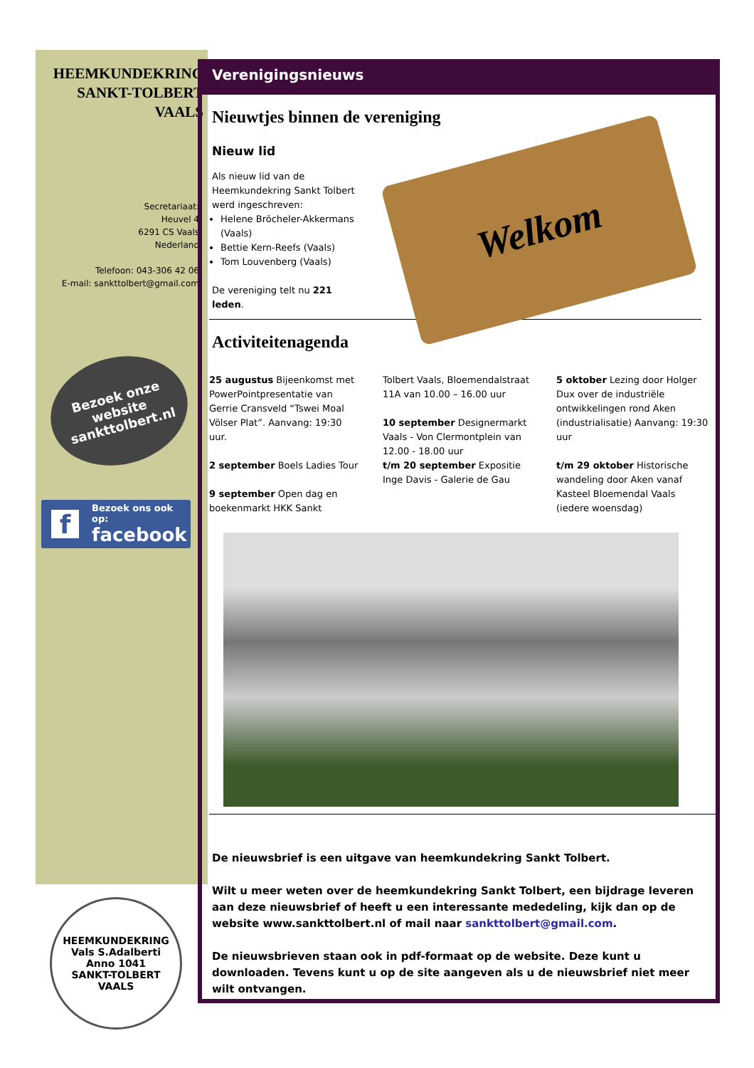HEEMKUNDEKRING
SANKT-TOLBERT
VAALS
Secretariaat:
Heuvel 4
6291 CS Vaals
Nederland
Telefoon: 043-306 42 06
E-mail: sankttolbert@gmail.com
Bezoek onze
website
sankttolbert.nl
f
Bezoek ons ook op:
facebook
HEEMKUNDEKRING
Vals S.Adalberti
Anno 1041
SANKT-TOLBERT VAALS
Verenigingsnieuws
Nieuwtjes binnen de vereniging
Nieuw lid
Als nieuw lid van de Heemkundekring Sankt Tolbert werd ingeschreven:
Helene Bröcheler-Akkermans (Vaals)
Bettie Kern-Reefs (Vaals)
Tom Louvenberg (Vaals)
De vereniging telt nu 221 leden.
Welkom
Activiteitenagenda
25 augustus Bijeenkomst met PowerPointpresentatie van Gerrie Cransveld “Tswei Moal Völser Plat”. Aanvang: 19:30 uur.
2 september Boels Ladies Tour
9 september Open dag en boekenmarkt HKK Sankt
Tolbert Vaals, Bloemendalstraat 11A van 10.00 – 16.00 uur
10 september Designermarkt Vaals - Von Clermontplein van 12.00 - 18.00 uur
t/m 20 september Expositie Inge Davis - Galerie de Gau
5 oktober Lezing door Holger Dux over de industriële ontwikkelingen rond Aken (industrialisatie) Aanvang: 19:30 uur
t/m 29 oktober Historische wandeling door Aken vanaf Kasteel Bloemendal Vaals (iedere woensdag)
De nieuwsbrief is een uitgave van heemkundekring Sankt Tolbert.
Wilt u meer weten over de heemkundekring Sankt Tolbert, een bijdrage leveren aan deze nieuwsbrief of heeft u een interessante mededeling, kijk dan op de website www.sankttolbert.nl of mail naar sankttolbert@gmail.com.
De nieuwsbrieven staan ook in pdf-formaat op de website. Deze kunt u downloaden. Tevens kunt u op de site aangeven als u de nieuwsbrief niet meer wilt ontvangen.